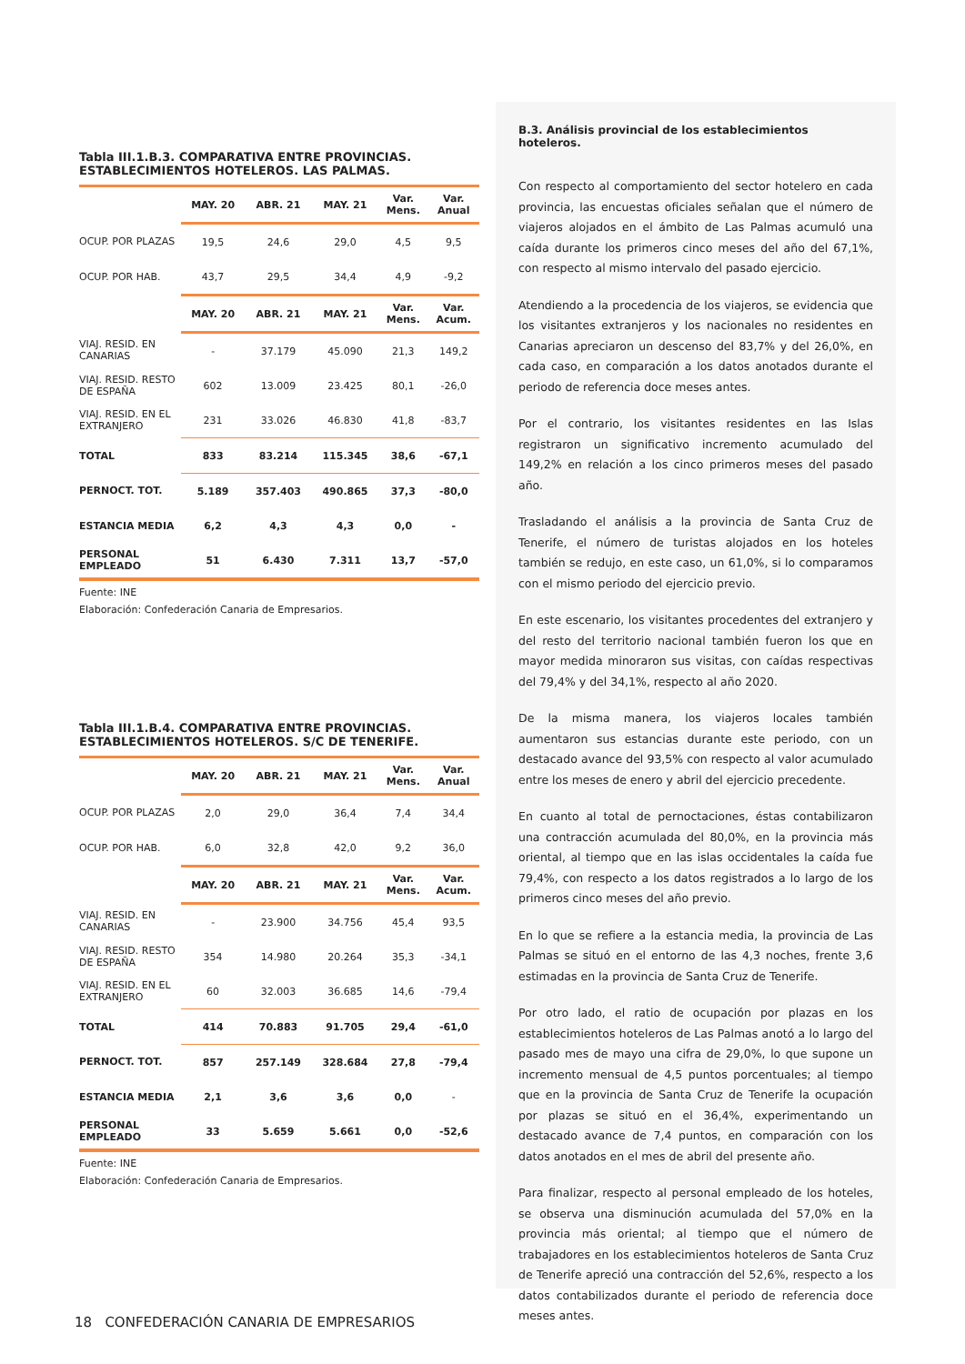Tabla III.1.B.3. COMPARATIVA ENTRE PROVINCIAS.
ESTABLECIMIENTOS HOTELEROS. LAS PALMAS.
| | MAY. 20 | ABR. 21 | MAY. 21 | Var. Mens. | Var. Anual |
| --- | --- | --- | --- | --- | --- |
| OCUP. POR PLAZAS | 19,5 | 24,6 | 29,0 | 4,5 | 9,5 |
| OCUP. POR HAB. | 43,7 | 29,5 | 34,4 | 4,9 | -9,2 |
| | MAY. 20 | ABR. 21 | MAY. 21 | Var. Mens. | Var. Acum. |
| VIAJ. RESID. EN CANARIAS | - | 37.179 | 45.090 | 21,3 | 149,2 |
| VIAJ. RESID. RESTO DE ESPAÑA | 602 | 13.009 | 23.425 | 80,1 | -26,0 |
| VIAJ. RESID. EN EL EXTRANJERO | 231 | 33.026 | 46.830 | 41,8 | -83,7 |
| TOTAL | 833 | 83.214 | 115.345 | 38,6 | -67,1 |
| PERNOCT. TOT. | 5.189 | 357.403 | 490.865 | 37,3 | -80,0 |
| ESTANCIA MEDIA | 6,2 | 4,3 | 4,3 | 0,0 | - |
| PERSONAL EMPLEADO | 51 | 6.430 | 7.311 | 13,7 | -57,0 |
Fuente: INE
Elaboración: Confederación Canaria de Empresarios.
Tabla III.1.B.4. COMPARATIVA ENTRE PROVINCIAS.
ESTABLECIMIENTOS HOTELEROS. S/C DE TENERIFE.
| | MAY. 20 | ABR. 21 | MAY. 21 | Var. Mens. | Var. Anual |
| --- | --- | --- | --- | --- | --- |
| OCUP. POR PLAZAS | 2,0 | 29,0 | 36,4 | 7,4 | 34,4 |
| OCUP. POR HAB. | 6,0 | 32,8 | 42,0 | 9,2 | 36,0 |
| | MAY. 20 | ABR. 21 | MAY. 21 | Var. Mens. | Var. Acum. |
| VIAJ. RESID. EN CANARIAS | - | 23.900 | 34.756 | 45,4 | 93,5 |
| VIAJ. RESID. RESTO DE ESPAÑA | 354 | 14.980 | 20.264 | 35,3 | -34,1 |
| VIAJ. RESID. EN EL EXTRANJERO | 60 | 32.003 | 36.685 | 14,6 | -79,4 |
| TOTAL | 414 | 70.883 | 91.705 | 29,4 | -61,0 |
| PERNOCT. TOT. | 857 | 257.149 | 328.684 | 27,8 | -79,4 |
| ESTANCIA MEDIA | 2,1 | 3,6 | 3,6 | 0,0 | - |
| PERSONAL EMPLEADO | 33 | 5.659 | 5.661 | 0,0 | -52,6 |
Fuente: INE
Elaboración: Confederación Canaria de Empresarios.
B.3. Análisis provincial de los establecimientos hoteleros.
Con respecto al comportamiento del sector hotelero en cada provincia, las encuestas oficiales señalan que el número de viajeros alojados en el ámbito de Las Palmas acumuló una caída durante los primeros cinco meses del año del 67,1%, con respecto al mismo intervalo del pasado ejercicio.
Atendiendo a la procedencia de los viajeros, se evidencia que los visitantes extranjeros y los nacionales no residentes en Canarias apreciaron un descenso del 83,7% y del 26,0%, en cada caso, en comparación a los datos anotados durante el periodo de referencia doce meses antes.
Por el contrario, los visitantes residentes en las Islas registraron un significativo incremento acumulado del 149,2% en relación a los cinco primeros meses del pasado año.
Trasladando el análisis a la provincia de Santa Cruz de Tenerife, el número de turistas alojados en los hoteles también se redujo, en este caso, un 61,0%, si lo comparamos con el mismo periodo del ejercicio previo.
En este escenario, los visitantes procedentes del extranjero y del resto del territorio nacional también fueron los que en mayor medida minoraron sus visitas, con caídas respectivas del 79,4% y del 34,1%, respecto al año 2020.
De la misma manera, los viajeros locales también aumentaron sus estancias durante este periodo, con un destacado avance del 93,5% con respecto al valor acumulado entre los meses de enero y abril del ejercicio precedente.
En cuanto al total de pernoctaciones, éstas contabilizaron una contracción acumulada del 80,0%, en la provincia más oriental, al tiempo que en las islas occidentales la caída fue 79,4%, con respecto a los datos registrados a lo largo de los primeros cinco meses del año previo.
En lo que se refiere a la estancia media, la provincia de Las Palmas se situó en el entorno de las 4,3 noches, frente 3,6 estimadas en la provincia de Santa Cruz de Tenerife.
Por otro lado, el ratio de ocupación por plazas en los establecimientos hoteleros de Las Palmas anotó a lo largo del pasado mes de mayo una cifra de 29,0%, lo que supone un incremento mensual de 4,5 puntos porcentuales; al tiempo que en la provincia de Santa Cruz de Tenerife la ocupación por plazas se situó en el 36,4%, experimentando un destacado avance de 7,4 puntos, en comparación con los datos anotados en el mes de abril del presente año.
Para finalizar, respecto al personal empleado de los hoteles, se observa una disminución acumulada del 57,0% en la provincia más oriental; al tiempo que el número de trabajadores en los establecimientos hoteleros de Santa Cruz de Tenerife apreció una contracción del 52,6%, respecto a los datos contabilizados durante el periodo de referencia doce meses antes.
18 CONFEDERACIÓN CANARIA DE EMPRESARIOS